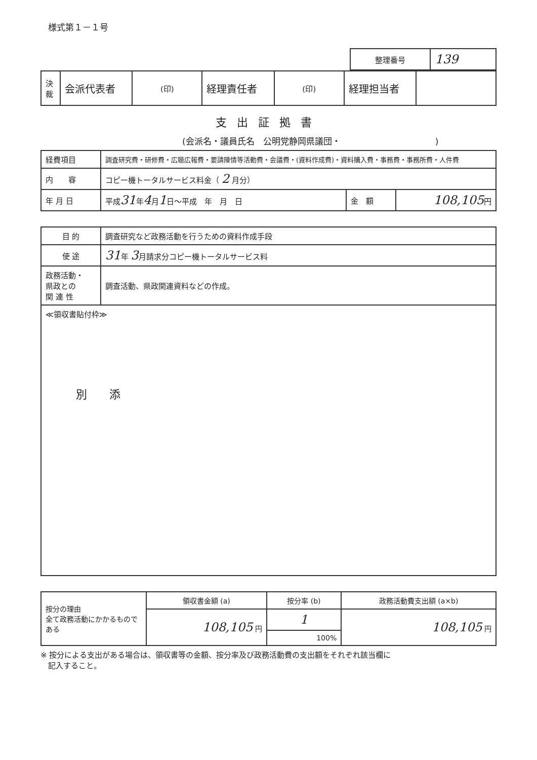様式第１－１号
| 整理番号 | 139 |
| 決 裁 | 会派代表者 | (印) | 経理責任者 | (印) | 経理担当者 | |
支出証拠書
(会派名・議員氏名　公明党静岡県議団・　　　　　　　　　　　)
| 経費項目 | 調査研究費・研修費・広聴広報費・要請陳情等活動費・会議費・(資料作成費)・資料購入費・事務費・事務所費・人件費 | | |
| 内 容 | コピー機トータルサービス料金（ 2 月分） | | |
| 年 月 日 | 平成 31 年 4 月 1 日～平成 年 月 日 | 金 額 | 108,105 円 |
| 目 的 | 調査研究など政務活動を行うための資料作成手段 |
| 使 途 | 31 年 3 月請求分コピー機トータルサービス料 |
| 政務活動・ 県政との 関 連 性 | 調査活動、県政関連資料などの作成。 |
| ≪領収書貼付枠≫ 別 添 | |
| 按分の理由 全て政務活動にかかるものである | 領収書金額 (a) | 按分率 (b) | 政務活動費支出額 (a×b) |
| | 108,105 円 | 1 | 108,105 円 |
| | | 100% | |
※ 按分による支出がある場合は、領収書等の金額、按分率及び政務活動費の支出額をそれぞれ該当欄に
　記入すること。